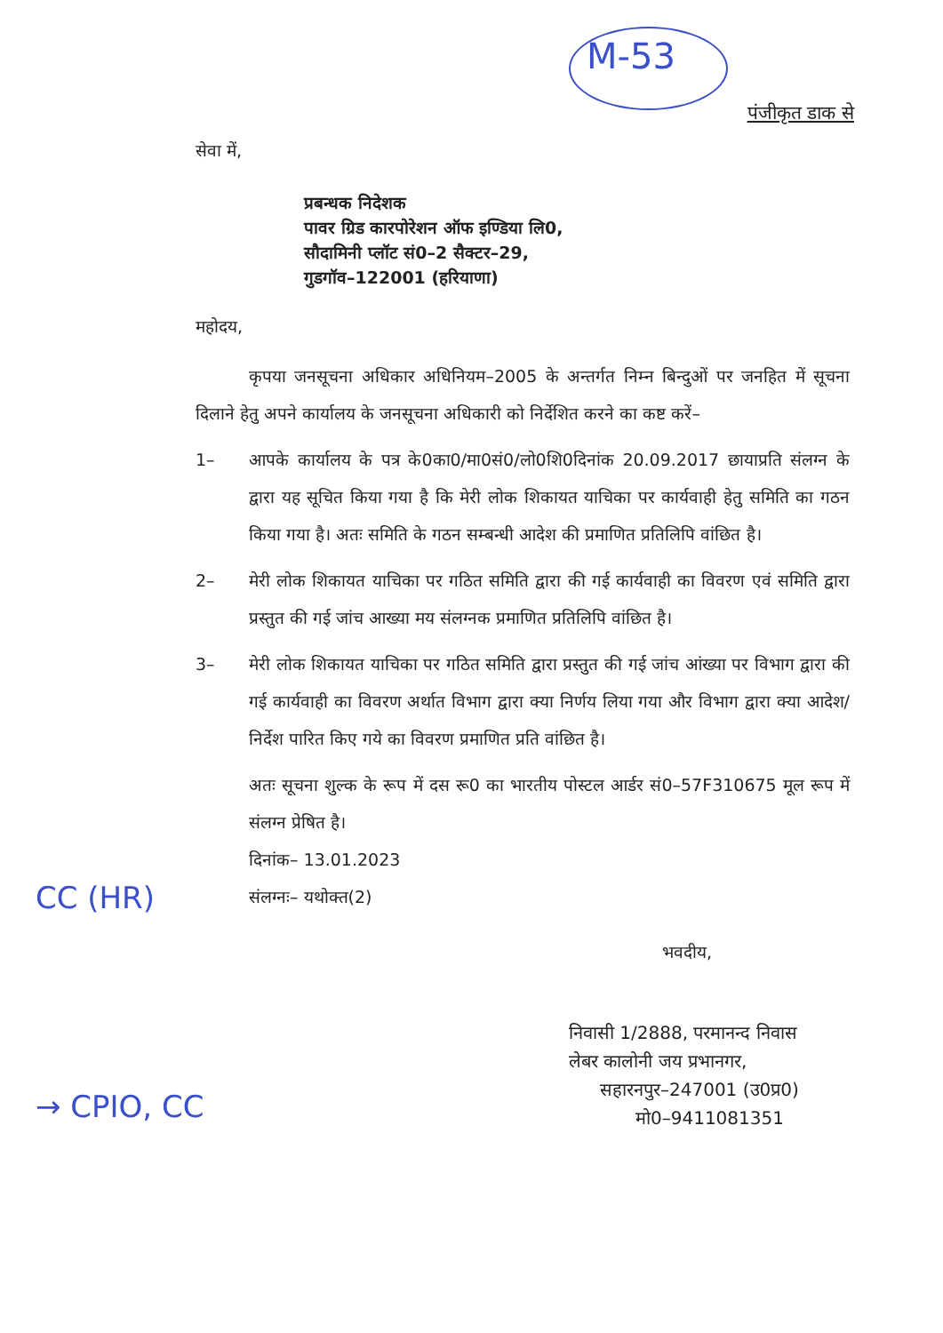M-53
पंजीकृत डाक से
सेवा में,
प्रबन्धक निदेशक
पावर ग्रिड कारपोरेशन ऑफ इण्डिया लि0,
सौदामिनी प्लॉट सं0–2 सैक्टर–29,
गुडगॉव–122001 (हरियाणा)
महोदय,
कृपया जनसूचना अधिकार अधिनियम–2005 के अन्तर्गत निम्न बिन्दुओं पर जनहित में सूचना दिलाने हेतु अपने कार्यालय के जनसूचना अधिकारी को निर्देशित करने का कष्ट करें–
1– आपके कार्यालय के पत्र के0का0/मा0सं0/लो0शि0दिनांक 20.09.2017 छायाप्रति संलग्न के द्वारा यह सूचित किया गया है कि मेरी लोक शिकायत याचिका पर कार्यवाही हेतु समिति का गठन किया गया है। अतः समिति के गठन सम्बन्धी आदेश की प्रमाणित प्रतिलिपि वांछित है।
2– मेरी लोक शिकायत याचिका पर गठित समिति द्वारा की गई कार्यवाही का विवरण एवं समिति द्वारा प्रस्तुत की गई जांच आख्या मय संलग्नक प्रमाणित प्रतिलिपि वांछित है।
3– मेरी लोक शिकायत याचिका पर गठित समिति द्वारा प्रस्तुत की गई जांच आंख्या पर विभाग द्वारा की गई कार्यवाही का विवरण अर्थात विभाग द्वारा क्या निर्णय लिया गया और विभाग द्वारा क्या आदेश/निर्देश पारित किए गये का विवरण प्रमाणित प्रति वांछित है।
अतः सूचना शुल्क के रूप में दस रू0 का भारतीय पोस्टल आर्डर सं0–57F310675 मूल रूप में संलग्न प्रेषित है।
दिनांक– 13.01.2023
संलग्नः– यथोक्त(2)
भवदीय,
निवासी 1/2888, परमानन्द निवास
लेबर कालोनी जय प्रभानगर,
सहारनपुर–247001 (उ0प्र0)
मो0–9411081351
CC (HR)
→ CPIO, CC